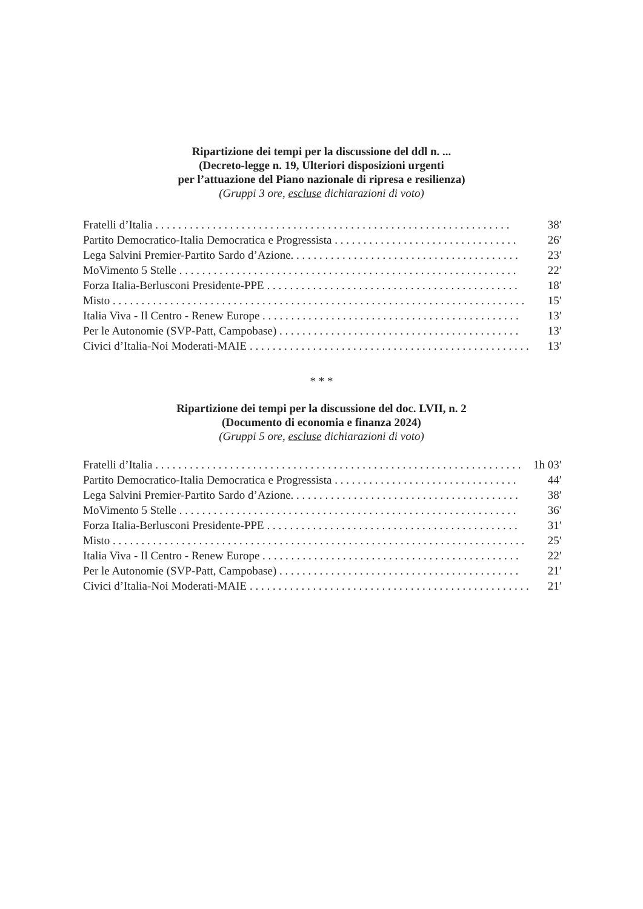Ripartizione dei tempi per la discussione del ddl n. ...
(Decreto-legge n. 19, Ulteriori disposizioni urgenti
per l’attuazione del Piano nazionale di ripresa e resilienza)
(Gruppi 3 ore, escluse dichiarazioni di voto)
| Fratelli d’Italia . . . . . . . . . . . . . . . . . . . . . . . . . . . . . . . . . . . . . . . . . . . . . . . . . . . . . . . . . . . . . . | 38′ |
| Partito Democratico-Italia Democratica e Progressista . . . . . . . . . . . . . . . . . . . . . . . . . . . . . . . . | 26′ |
| Lega Salvini Premier-Partito Sardo d’Azione. . . . . . . . . . . . . . . . . . . . . . . . . . . . . . . . . . . . . . . . | 23′ |
| MoVimento 5 Stelle . . . . . . . . . . . . . . . . . . . . . . . . . . . . . . . . . . . . . . . . . . . . . . . . . . . . . . . . . . . | 22′ |
| Forza Italia-Berlusconi Presidente-PPE . . . . . . . . . . . . . . . . . . . . . . . . . . . . . . . . . . . . . . . . . . . . | 18′ |
| Misto . . . . . . . . . . . . . . . . . . . . . . . . . . . . . . . . . . . . . . . . . . . . . . . . . . . . . . . . . . . . . . . . . . . . . . . . | 15′ |
| Italia Viva - Il Centro - Renew Europe . . . . . . . . . . . . . . . . . . . . . . . . . . . . . . . . . . . . . . . . . . . . . | 13′ |
| Per le Autonomie (SVP-Patt, Campobase) . . . . . . . . . . . . . . . . . . . . . . . . . . . . . . . . . . . . . . . . . . | 13′ |
| Civici d’Italia-Noi Moderati-MAIE . . . . . . . . . . . . . . . . . . . . . . . . . . . . . . . . . . . . . . . . . . . . . . . . . | 13′ |
* * *
Ripartizione dei tempi per la discussione del doc. LVII, n. 2
(Documento di economia e finanza 2024)
(Gruppi 5 ore, escluse dichiarazioni di voto)
| Fratelli d’Italia . . . . . . . . . . . . . . . . . . . . . . . . . . . . . . . . . . . . . . . . . . . . . . . . . . . . . . . . . . . . . . . . | 1h 03′ |
| Partito Democratico-Italia Democratica e Progressista . . . . . . . . . . . . . . . . . . . . . . . . . . . . . . . . | 44′ |
| Lega Salvini Premier-Partito Sardo d’Azione. . . . . . . . . . . . . . . . . . . . . . . . . . . . . . . . . . . . . . . . | 38′ |
| MoVimento 5 Stelle . . . . . . . . . . . . . . . . . . . . . . . . . . . . . . . . . . . . . . . . . . . . . . . . . . . . . . . . . . . | 36′ |
| Forza Italia-Berlusconi Presidente-PPE . . . . . . . . . . . . . . . . . . . . . . . . . . . . . . . . . . . . . . . . . . . . | 31′ |
| Misto . . . . . . . . . . . . . . . . . . . . . . . . . . . . . . . . . . . . . . . . . . . . . . . . . . . . . . . . . . . . . . . . . . . . . . . . | 25′ |
| Italia Viva - Il Centro - Renew Europe . . . . . . . . . . . . . . . . . . . . . . . . . . . . . . . . . . . . . . . . . . . . . | 22′ |
| Per le Autonomie (SVP-Patt, Campobase) . . . . . . . . . . . . . . . . . . . . . . . . . . . . . . . . . . . . . . . . . . | 21′ |
| Civici d’Italia-Noi Moderati-MAIE . . . . . . . . . . . . . . . . . . . . . . . . . . . . . . . . . . . . . . . . . . . . . . . . . | 21′ |